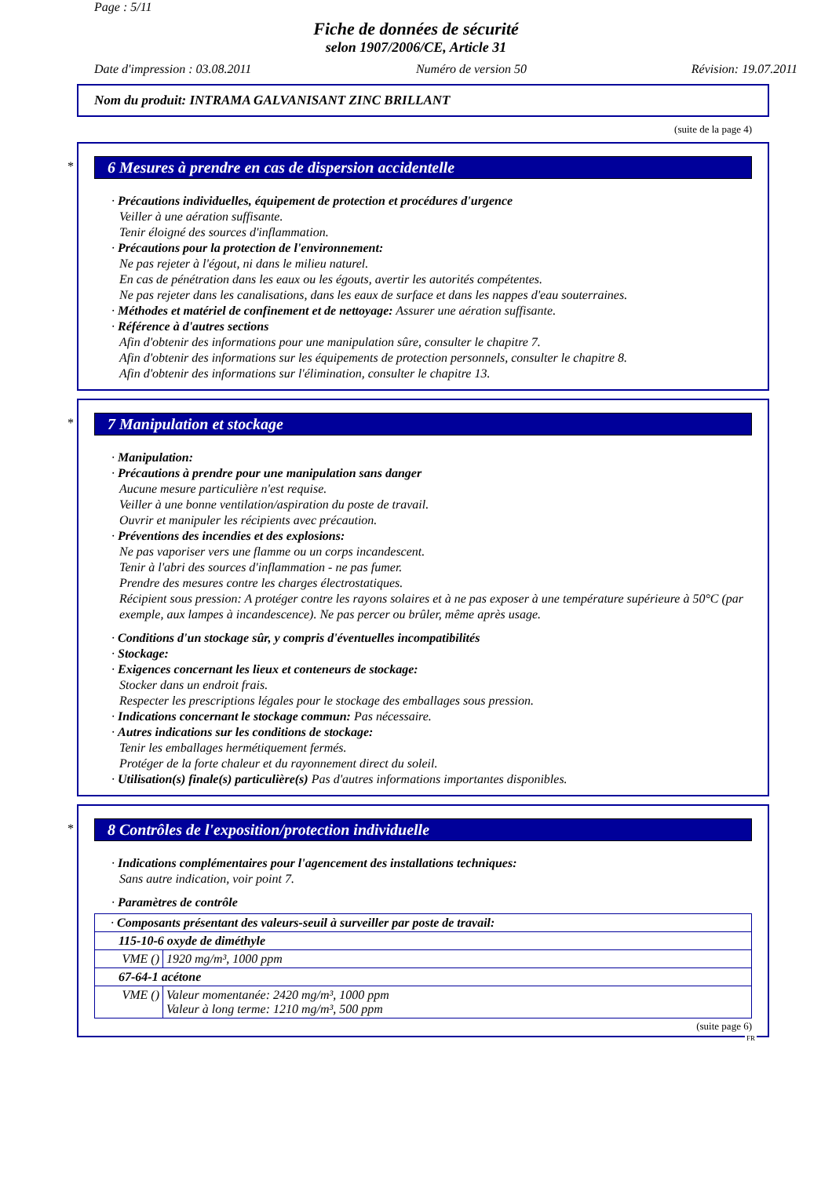Page : 5/11
Fiche de données de sécurité
selon 1907/2006/CE, Article 31
Date d'impression : 03.08.2011 Numéro de version 50 Révision: 19.07.2011
Nom du produit: INTRAMA GALVANISANT ZINC BRILLANT
(suite de la page 4)
*
6 Mesures à prendre en cas de dispersion accidentelle
· Précautions individuelles, équipement de protection et procédures d'urgence
Veiller à une aération suffisante.
Tenir éloigné des sources d'inflammation.
· Précautions pour la protection de l'environnement:
Ne pas rejeter à l'égout, ni dans le milieu naturel.
En cas de pénétration dans les eaux ou les égouts, avertir les autorités compétentes.
Ne pas rejeter dans les canalisations, dans les eaux de surface et dans les nappes d'eau souterraines.
· Méthodes et matériel de confinement et de nettoyage: Assurer une aération suffisante.
· Référence à d'autres sections
Afin d'obtenir des informations pour une manipulation sûre, consulter le chapitre 7.
Afin d'obtenir des informations sur les équipements de protection personnels, consulter le chapitre 8.
Afin d'obtenir des informations sur l'élimination, consulter le chapitre 13.
*
7 Manipulation et stockage
· Manipulation:
· Précautions à prendre pour une manipulation sans danger
Aucune mesure particulière n'est requise.
Veiller à une bonne ventilation/aspiration du poste de travail.
Ouvrir et manipuler les récipients avec précaution.
· Préventions des incendies et des explosions:
Ne pas vaporiser vers une flamme ou un corps incandescent.
Tenir à l'abri des sources d'inflammation - ne pas fumer.
Prendre des mesures contre les charges électrostatiques.
Récipient sous pression: A protéger contre les rayons solaires et à ne pas exposer à une température supérieure à 50°C (par exemple, aux lampes à incandescence). Ne pas percer ou brûler, même après usage.
· Conditions d'un stockage sûr, y compris d'éventuelles incompatibilités
· Stockage:
· Exigences concernant les lieux et conteneurs de stockage:
Stocker dans un endroit frais.
Respecter les prescriptions légales pour le stockage des emballages sous pression.
· Indications concernant le stockage commun: Pas nécessaire.
· Autres indications sur les conditions de stockage:
Tenir les emballages hermétiquement fermés.
Protéger de la forte chaleur et du rayonnement direct du soleil.
· Utilisation(s) finale(s) particulière(s) Pas d'autres informations importantes disponibles.
*
8 Contrôles de l'exposition/protection individuelle
· Indications complémentaires pour l'agencement des installations techniques:
Sans autre indication, voir point 7.
· Paramètres de contrôle
| · Composants présentant des valeurs-seuil à surveiller par poste de travail: | |
| 115-10-6 oxyde de diméthyle | |
| VME () | 1920 mg/m³, 1000 ppm |
| 67-64-1 acétone | |
| VME () | Valeur momentanée: 2420 mg/m³, 1000 ppm Valeur à long terme: 1210 mg/m³, 500 ppm |
(suite page 6)
FR